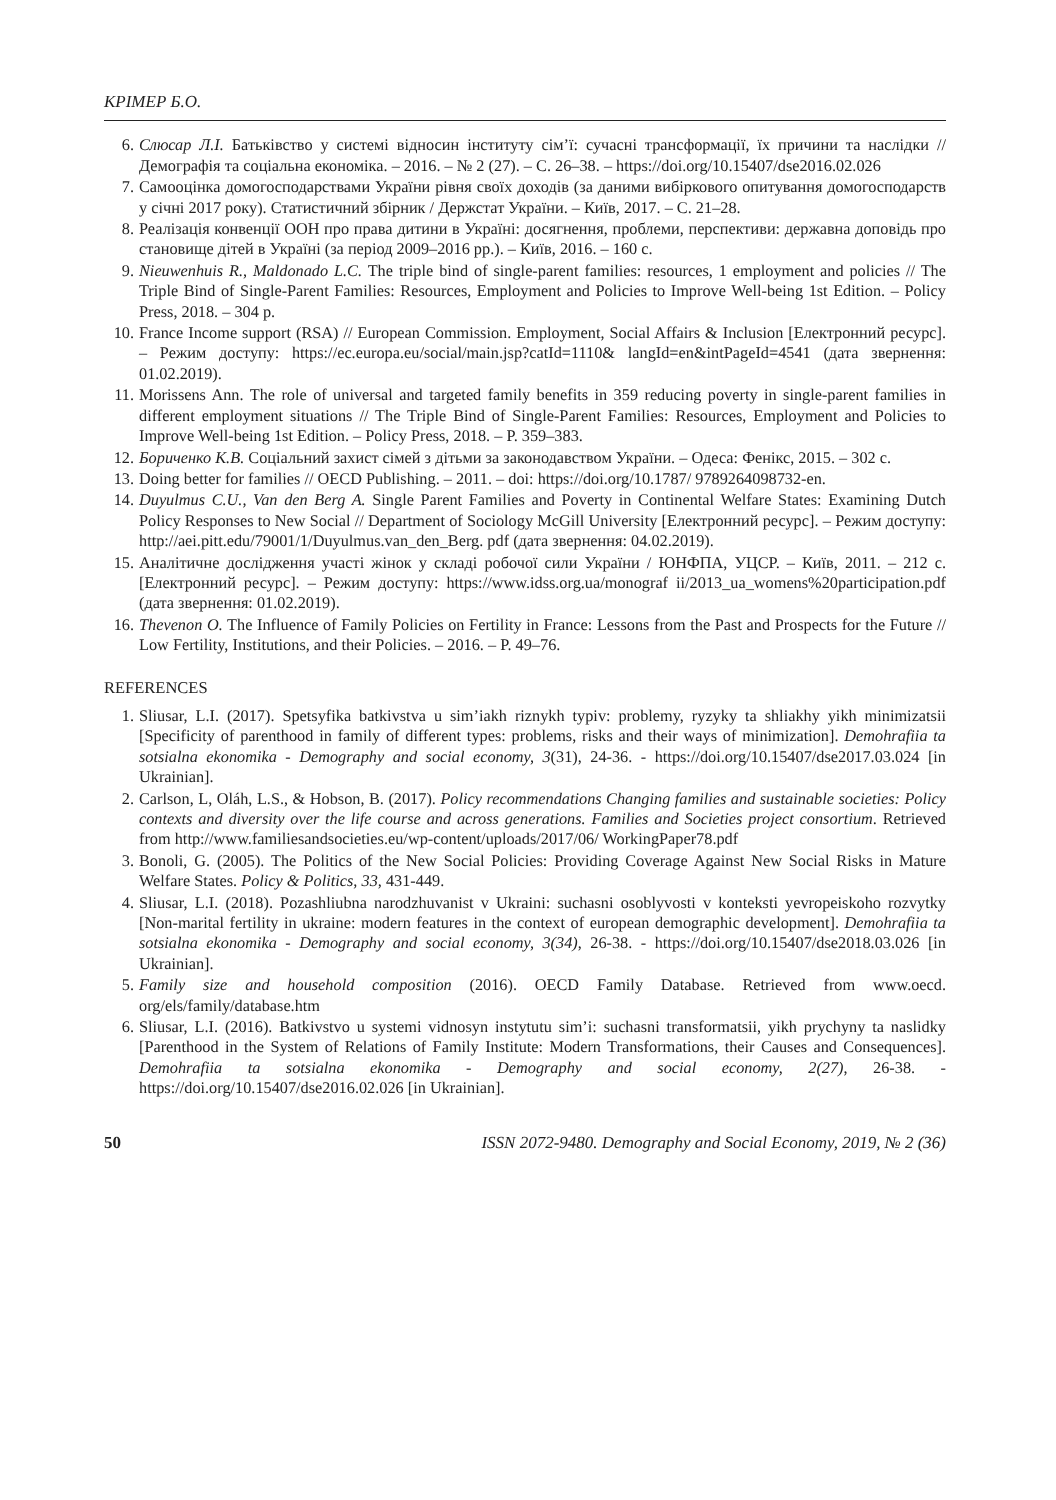КРІМЕР Б.О.
6. Слюсар Л.І. Батьківство у системі відносин інституту сім’ї: сучасні трансформації, їх причини та наслідки // Демографія та соціальна економіка. – 2016. – № 2 (27). – С. 26–38. – https://doi.org/10.15407/dse2016.02.026
7. Самооцінка домогосподарствами України рівня своїх доходів (за даними вибіркового опитування домогосподарств у січні 2017 року). Статистичний збірник / Держстат України. – Київ, 2017. – С. 21–28.
8. Реалізація конвенції ООН про права дитини в Україні: досягнення, проблеми, перспективи: державна доповідь про становище дітей в Україні (за період 2009–2016 рр.). – Київ, 2016. – 160 с.
9. Nieuwenhuis R., Maldonado L.C. The triple bind of single-parent families: resources, 1 employment and policies // The Triple Bind of Single-Parent Families: Resources, Employment and Policies to Improve Well-being 1st Edition. – Policy Press, 2018. – 304 p.
10. France Income support (RSA) // European Commission. Employment, Social Affairs & Inclusion [Електронний ресурс]. – Режим доступу: https://ec.europa.eu/social/main.jsp?catId=1110& langId=en&intPageId=4541 (дата звернення: 01.02.2019).
11. Morissens Ann. The role of universal and targeted family benefits in 359 reducing poverty in single-parent families in different employment situations // The Triple Bind of Single-Parent Families: Resources, Employment and Policies to Improve Well-being 1st Edition. – Policy Press, 2018. – P. 359–383.
12. Бориченко К.В. Соціальний захист сімей з дітьми за законодавством України. – Одеса: Фенікс, 2015. – 302 с.
13. Doing better for families // OECD Publishing. – 2011. – doi: https://doi.org/10.1787/ 9789264098732-en.
14. Duyulmus C.U., Van den Berg A. Single Parent Families and Poverty in Continental Welfare States: Examining Dutch Policy Responses to New Social // Department of Sociology McGill University [Електронний ресурс]. – Режим доступу: http://aei.pitt.edu/79001/1/Duyulmus.van_den_Berg. pdf (дата звернення: 04.02.2019).
15. Аналітичне дослідження участі жінок у складі робочої сили України / ЮНФПА, УЦСР. – Київ, 2011. – 212 с. [Електронний ресурс]. – Режим доступу: https://www.idss.org.ua/monograf ii/2013_ua_womens%20participation.pdf (дата звернення: 01.02.2019).
16. Thevenon O. The Influence of Family Policies on Fertility in France: Lessons from the Past and Prospects for the Future // Low Fertility, Institutions, and their Policies. – 2016. – P. 49–76.
REFERENCES
1. Sliusar, L.I. (2017). Spetsyfika batkivstva u sim’iakh riznykh typiv: problemy, ryzyky ta shliakhy yikh minimizatsii [Specificity of parenthood in family of different types: problems, risks and their ways of minimization]. Demohrafiia ta sotsialna ekonomika - Demography and social economy, 3(31), 24-36. - https://doi.org/10.15407/dse2017.03.024 [in Ukrainian].
2. Carlson, L, Oláh, L.S., & Hobson, B. (2017). Policy recommendations Changing families and sustainable societies: Policy contexts and diversity over the life course and across generations. Families and Societies project consortium. Retrieved from http://www.familiesandsocieties.eu/wp-content/uploads/2017/06/ WorkingPaper78.pdf
3. Bonoli, G. (2005). The Politics of the New Social Policies: Providing Coverage Against New Social Risks in Mature Welfare States. Policy & Politics, 33, 431-449.
4. Sliusar, L.I. (2018). Pozashliubna narodzhuvanist v Ukraini: suchasni osoblyvosti v konteksti yevropeiskoho rozvytky [Non-marital fertility in ukraine: modern features in the context of european demographic development]. Demohrafiia ta sotsialna ekonomika - Demography and social economy, 3(34), 26-38. - https://doi.org/10.15407/dse2018.03.026 [in Ukrainian].
5. Family size and household composition (2016). OECD Family Database. Retrieved from www.oecd. org/els/family/database.htm
6. Sliusar, L.I. (2016). Batkivstvo u systemi vidnosyn instytutu sim’i: suchasni transformatsii, yikh prychyny ta naslidky [Parenthood in the System of Relations of Family Institute: Modern Transformations, their Causes and Consequences]. Demohrafiia ta sotsialna ekonomika - Demography and social economy, 2(27), 26-38. - https://doi.org/10.15407/dse2016.02.026 [in Ukrainian].
50 ISSN 2072-9480. Demography and Social Economy, 2019, № 2 (36)